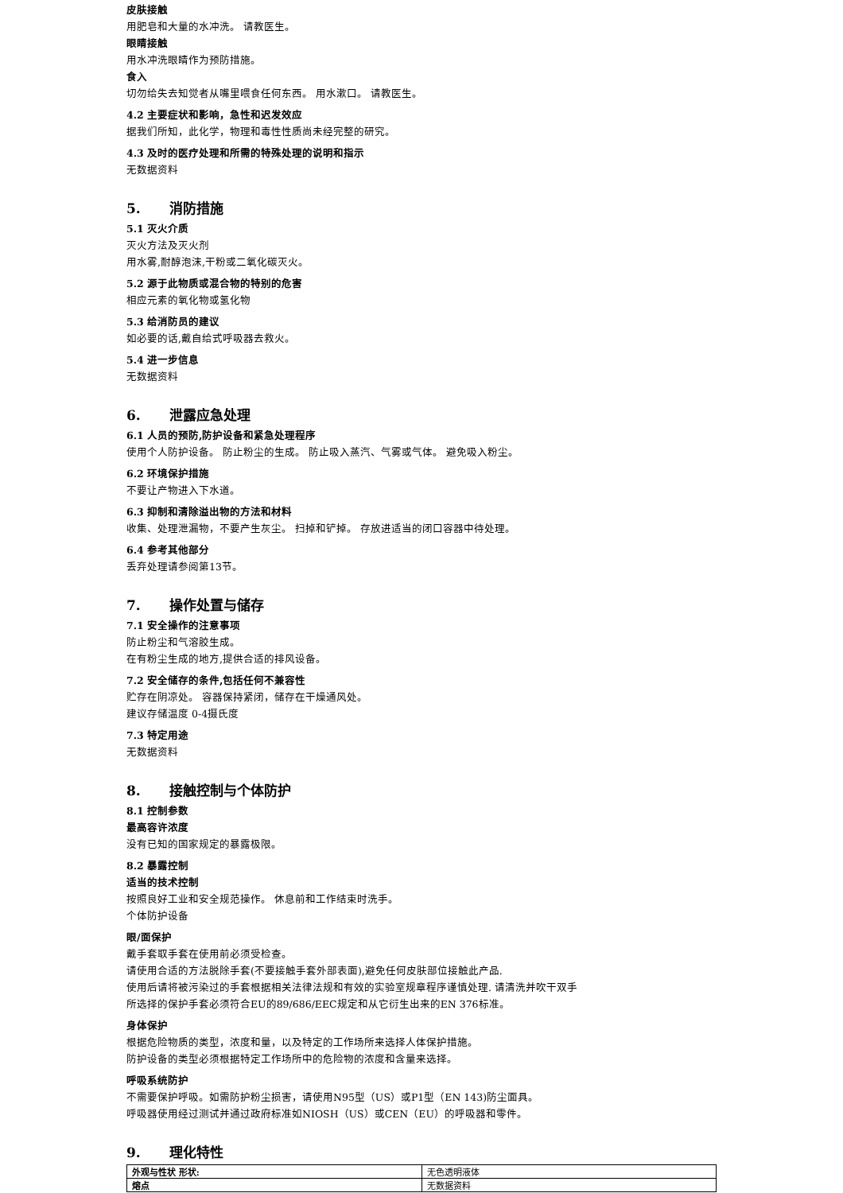皮肤接触
用肥皂和大量的水冲洗。 请教医生。
眼睛接触
用水冲洗眼睛作为预防措施。
食入
切勿给失去知觉者从嘴里喂食任何东西。 用水漱口。 请教医生。
4.2 主要症状和影响，急性和迟发效应
据我们所知，此化学，物理和毒性性质尚未经完整的研究。
4.3 及时的医疗处理和所需的特殊处理的说明和指示
无数据资料
5. 消防措施
5.1 灭火介质
灭火方法及灭火剂
用水雾,耐醇泡沫,干粉或二氧化碳灭火。
5.2 源于此物质或混合物的特别的危害
相应元素的氧化物或氢化物
5.3 给消防员的建议
如必要的话,戴自给式呼吸器去救火。
5.4 进一步信息
无数据资料
6. 泄露应急处理
6.1 人员的预防,防护设备和紧急处理程序
使用个人防护设备。 防止粉尘的生成。 防止吸入蒸汽、气雾或气体。 避免吸入粉尘。
6.2 环境保护措施
不要让产物进入下水道。
6.3 抑制和清除溢出物的方法和材料
收集、处理泄漏物，不要产生灰尘。 扫掉和铲掉。 存放进适当的闭口容器中待处理。
6.4 参考其他部分
丢弃处理请参阅第13节。
7. 操作处置与储存
7.1 安全操作的注意事项
防止粉尘和气溶胶生成。
在有粉尘生成的地方,提供合适的排风设备。
7.2 安全储存的条件,包括任何不兼容性
贮存在阴凉处。 容器保持紧闭，储存在干燥通风处。
建议存储温度 0-4摄氏度
7.3 特定用途
无数据资料
8. 接触控制与个体防护
8.1 控制参数
最高容许浓度
没有已知的国家规定的暴露极限。
8.2 暴露控制
适当的技术控制
按照良好工业和安全规范操作。 休息前和工作结束时洗手。
个体防护设备
眼/面保护
戴手套取手套在使用前必须受检查。
请使用合适的方法脱除手套(不要接触手套外部表面),避免任何皮肤部位接触此产品.
使用后请将被污染过的手套根据相关法律法规和有效的实验室规章程序谨慎处理. 请清洗并吹干双手
所选择的保护手套必须符合EU的89/686/EEC规定和从它衍生出来的EN 376标准。
身体保护
根据危险物质的类型，浓度和量，以及特定的工作场所来选择人体保护措施。
防护设备的类型必须根据特定工作场所中的危险物的浓度和含量来选择。
呼吸系统防护
不需要保护呼吸。如需防护粉尘损害，请使用N95型（US）或P1型（EN 143)防尘面具。
呼吸器使用经过测试并通过政府标准如NIOSH（US）或CEN（EU）的呼吸器和零件。
9. 理化特性
| 外观与性状 形状: | 无色透明液体 |
| 熔点 | 无数据资料 |